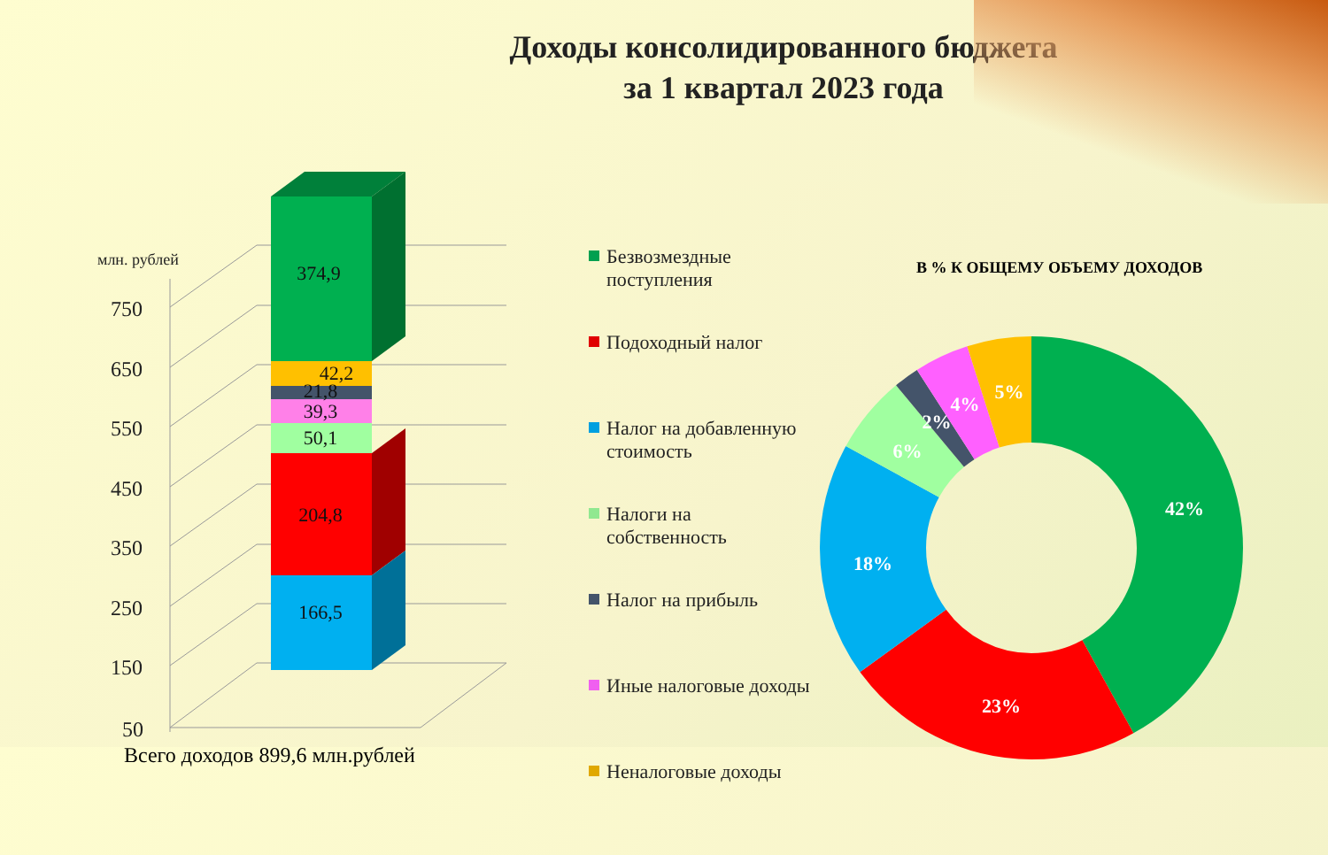Доходы консолидированного бюджета
за 1 квартал 2023 года
750
650
550
450
350
250
150
50
млн. рублей
374,9
42,2
21,8
39,3
50,1
204,8
166,5
42%
23%
18%
6%
2%
4%
5%
Безвозмездные поступления
Подоходный налог
Налог на добавленную стоимость
Налоги на собственность
Налог на прибыль
Иные налоговые доходы
Неналоговые доходы
В % К ОБЩЕМУ ОБЪЕМУ ДОХОДОВ
Всего доходов 899,6 млн.рублей